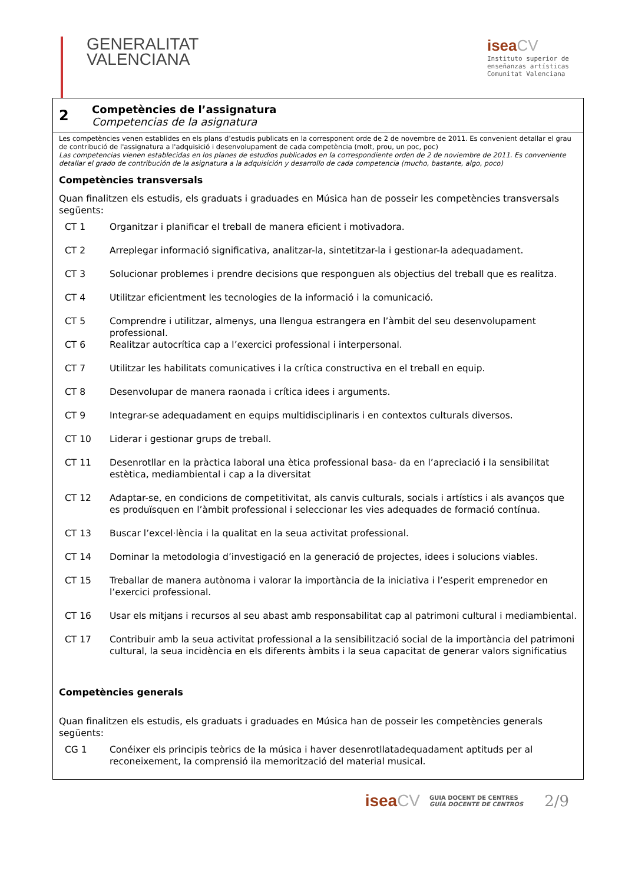GENERALITAT
VALENCIANA
isea CV
Instituto superior de
enseñanzas artísticas
Comunitat Valenciana
2
Competències de l’assignatura
Competencias de la asignatura
Les competències venen establides en els plans d’estudis publicats en la corresponent orde de 2 de novembre de 2011. Es convenient detallar el grau de contribució de l'assignatura a l'adquisició i desenvolupament de cada competència (molt, prou, un poc, poc)
Las competencias vienen establecidas en los planes de estudios publicados en la correspondiente orden de 2 de noviembre de 2011. Es conveniente detallar el grado de contribución de la asignatura a la adquisición y desarrollo de cada competencia (mucho, bastante, algo, poco)
Competències transversals
Quan finalitzen els estudis, els graduats i graduades en Música han de posseir les competències transversals següents:
| CT 1 | Organitzar i planificar el treball de manera eficient i motivadora. |
| CT 2 | Arreplegar informació significativa, analitzar-la, sintetitzar-la i gestionar-la adequadament. |
| CT 3 | Solucionar problemes i prendre decisions que responguen als objectius del treball que es realitza. |
| CT 4 | Utilitzar eficientment les tecnologies de la informació i la comunicació. |
| CT 5 | Comprendre i utilitzar, almenys, una llengua estrangera en l’àmbit del seu desenvolupament professional. |
| CT 6 | Realitzar autocrítica cap a l’exercici professional i interpersonal. |
| CT 7 | Utilitzar les habilitats comunicatives i la crítica constructiva en el treball en equip. |
| CT 8 | Desenvolupar de manera raonada i crítica idees i arguments. |
| CT 9 | Integrar-se adequadament en equips multidisciplinaris i en contextos culturals diversos. |
| CT 10 | Liderar i gestionar grups de treball. |
| CT 11 | Desenrotllar en la pràctica laboral una ètica professional basa- da en l’apreciació i la sensibilitat estètica, mediambiental i cap a la diversitat |
| CT 12 | Adaptar-se, en condicions de competitivitat, als canvis culturals, socials i artístics i als avanços que es produïsquen en l’àmbit professional i seleccionar les vies adequades de formació contínua. |
| CT 13 | Buscar l’excel·lència i la qualitat en la seua activitat professional. |
| CT 14 | Dominar la metodologia d’investigació en la generació de projectes, idees i solucions viables. |
| CT 15 | Treballar de manera autònoma i valorar la importància de la iniciativa i l’esperit emprenedor en l’exercici professional. |
| CT 16 | Usar els mitjans i recursos al seu abast amb responsabilitat cap al patrimoni cultural i mediambiental. |
| CT 17 | Contribuir amb la seua activitat professional a la sensibilització social de la importància del patrimoni cultural, la seua incidència en els diferents àmbits i la seua capacitat de generar valors significatius |
Competències generals
Quan finalitzen els estudis, els graduats i graduades en Música han de posseir les competències generals següents:
| CG 1 | Conéixer els principis teòrics de la música i haver desenrotllatadequadament aptituds per al reconeixement, la comprensió ila memorització del material musical. |
isea CV GUIA DOCENT DE CENTRES
GUÍA DOCENTE DE CENTROS 2/9